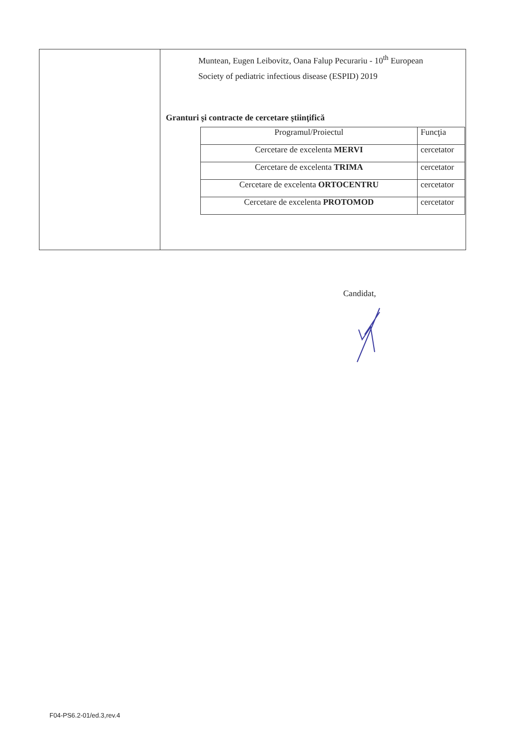| | Muntean, Eugen Leibovitz, Oana Falup Pecurariu - 10<sup>th</sup> European Society of pediatric infectious disease (ESPID) 2019 Granturi şi contracte de cercetare ştiinţifică / Programul/Proiectul / Funcţia / / Cercetare de excelenta MERVI / cercetator / / Cercetare de excelenta TRIMA / cercetator / / Cercetare de excelenta ORTOCENTRU / cercetator / / Cercetare de excelenta PROTOMOD / cercetator / |
Candidat,
F04-PS6.2-01/ed.3,rev.4